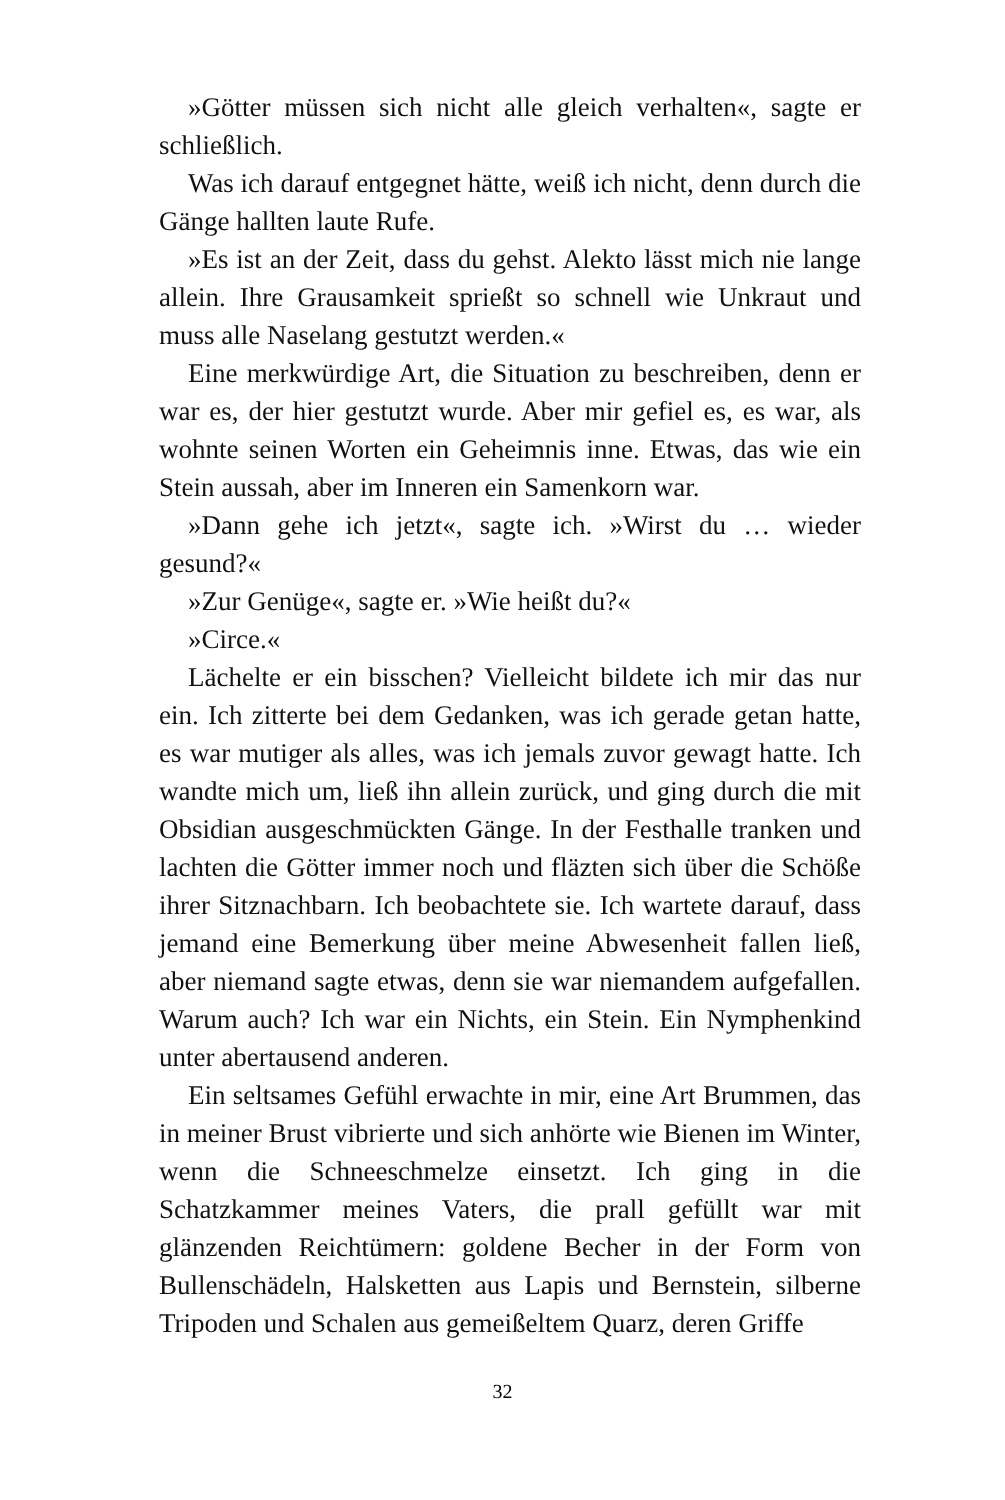»Götter müssen sich nicht alle gleich verhalten«, sagte er schließlich.
Was ich darauf entgegnet hätte, weiß ich nicht, denn durch die Gänge hallten laute Rufe.
»Es ist an der Zeit, dass du gehst. Alekto lässt mich nie lange allein. Ihre Grausamkeit sprießt so schnell wie Unkraut und muss alle Naselang gestutzt werden.«
Eine merkwürdige Art, die Situation zu beschreiben, denn er war es, der hier gestutzt wurde. Aber mir gefiel es, es war, als wohnte seinen Worten ein Geheimnis inne. Etwas, das wie ein Stein aussah, aber im Inneren ein Samenkorn war.
»Dann gehe ich jetzt«, sagte ich. »Wirst du … wieder gesund?«
»Zur Genüge«, sagte er. »Wie heißt du?«
»Circe.«
Lächelte er ein bisschen? Vielleicht bildete ich mir das nur ein. Ich zitterte bei dem Gedanken, was ich gerade getan hatte, es war mutiger als alles, was ich jemals zuvor gewagt hatte. Ich wandte mich um, ließ ihn allein zurück, und ging durch die mit Obsidian ausgeschmückten Gänge. In der Festhalle tranken und lachten die Götter immer noch und fläzten sich über die Schöße ihrer Sitznachbarn. Ich beobachtete sie. Ich wartete darauf, dass jemand eine Bemerkung über meine Abwesenheit fallen ließ, aber niemand sagte etwas, denn sie war niemandem aufgefallen. Warum auch? Ich war ein Nichts, ein Stein. Ein Nymphenkind unter abertausend anderen.
Ein seltsames Gefühl erwachte in mir, eine Art Brummen, das in meiner Brust vibrierte und sich anhörte wie Bienen im Winter, wenn die Schneeschmelze einsetzt. Ich ging in die Schatzkammer meines Vaters, die prall gefüllt war mit glänzenden Reichtümern: goldene Becher in der Form von Bullenschädeln, Halsketten aus Lapis und Bernstein, silberne Tripoden und Schalen aus gemeißeltem Quarz, deren Griffe
32